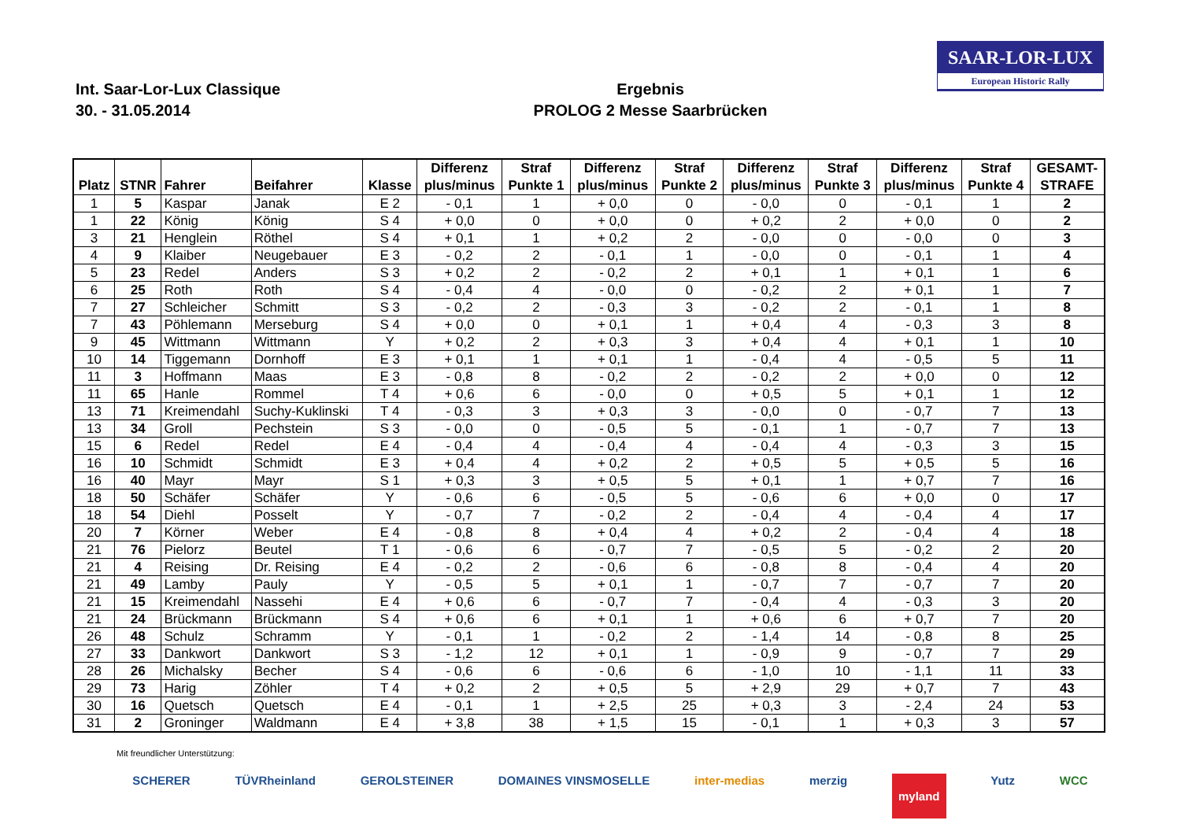SAAR-LOR-LUX
European Historic Rally
Int. Saar-Lor-Lux Classique
30. - 31.05.2014
Ergebnis
PROLOG 2 Messe Saarbrücken
| Platz | STNR | Fahrer | Beifahrer | Klasse | Differenz plus/minus | Straf Punkte 1 | Differenz plus/minus | Straf Punkte 2 | Differenz plus/minus | Straf Punkte 3 | Differenz plus/minus | Straf Punkte 4 | GESAMT- STRAFE |
| --- | --- | --- | --- | --- | --- | --- | --- | --- | --- | --- | --- | --- | --- |
| 1 | 5 | Kaspar | Janak | E 2 | - 0,1 | 1 | + 0,0 | 0 | - 0,0 | 0 | - 0,1 | 1 | 2 |
| 1 | 22 | König | König | S 4 | + 0,0 | 0 | + 0,0 | 0 | + 0,2 | 2 | + 0,0 | 0 | 2 |
| 3 | 21 | Henglein | Röthel | S 4 | + 0,1 | 1 | + 0,2 | 2 | - 0,0 | 0 | - 0,0 | 0 | 3 |
| 4 | 9 | Klaiber | Neugebauer | E 3 | - 0,2 | 2 | - 0,1 | 1 | - 0,0 | 0 | - 0,1 | 1 | 4 |
| 5 | 23 | Redel | Anders | S 3 | + 0,2 | 2 | - 0,2 | 2 | + 0,1 | 1 | + 0,1 | 1 | 6 |
| 6 | 25 | Roth | Roth | S 4 | - 0,4 | 4 | - 0,0 | 0 | - 0,2 | 2 | + 0,1 | 1 | 7 |
| 7 | 27 | Schleicher | Schmitt | S 3 | - 0,2 | 2 | - 0,3 | 3 | - 0,2 | 2 | - 0,1 | 1 | 8 |
| 7 | 43 | Pöhlemann | Merseburg | S 4 | + 0,0 | 0 | + 0,1 | 1 | + 0,4 | 4 | - 0,3 | 3 | 8 |
| 9 | 45 | Wittmann | Wittmann | Y | + 0,2 | 2 | + 0,3 | 3 | + 0,4 | 4 | + 0,1 | 1 | 10 |
| 10 | 14 | Tiggemann | Dornhoff | E 3 | + 0,1 | 1 | + 0,1 | 1 | - 0,4 | 4 | - 0,5 | 5 | 11 |
| 11 | 3 | Hoffmann | Maas | E 3 | - 0,8 | 8 | - 0,2 | 2 | - 0,2 | 2 | + 0,0 | 0 | 12 |
| 11 | 65 | Hanle | Rommel | T 4 | + 0,6 | 6 | - 0,0 | 0 | + 0,5 | 5 | + 0,1 | 1 | 12 |
| 13 | 71 | Kreimendahl | Suchy-Kuklinski | T 4 | - 0,3 | 3 | + 0,3 | 3 | - 0,0 | 0 | - 0,7 | 7 | 13 |
| 13 | 34 | Groll | Pechstein | S 3 | - 0,0 | 0 | - 0,5 | 5 | - 0,1 | 1 | - 0,7 | 7 | 13 |
| 15 | 6 | Redel | Redel | E 4 | - 0,4 | 4 | - 0,4 | 4 | - 0,4 | 4 | - 0,3 | 3 | 15 |
| 16 | 10 | Schmidt | Schmidt | E 3 | + 0,4 | 4 | + 0,2 | 2 | + 0,5 | 5 | + 0,5 | 5 | 16 |
| 16 | 40 | Mayr | Mayr | S 1 | + 0,3 | 3 | + 0,5 | 5 | + 0,1 | 1 | + 0,7 | 7 | 16 |
| 18 | 50 | Schäfer | Schäfer | Y | - 0,6 | 6 | - 0,5 | 5 | - 0,6 | 6 | + 0,0 | 0 | 17 |
| 18 | 54 | Diehl | Posselt | Y | - 0,7 | 7 | - 0,2 | 2 | - 0,4 | 4 | - 0,4 | 4 | 17 |
| 20 | 7 | Körner | Weber | E 4 | - 0,8 | 8 | + 0,4 | 4 | + 0,2 | 2 | - 0,4 | 4 | 18 |
| 21 | 76 | Pielorz | Beutel | T 1 | - 0,6 | 6 | - 0,7 | 7 | - 0,5 | 5 | - 0,2 | 2 | 20 |
| 21 | 4 | Reising | Dr. Reising | E 4 | - 0,2 | 2 | - 0,6 | 6 | - 0,8 | 8 | - 0,4 | 4 | 20 |
| 21 | 49 | Lamby | Pauly | Y | - 0,5 | 5 | + 0,1 | 1 | - 0,7 | 7 | - 0,7 | 7 | 20 |
| 21 | 15 | Kreimendahl | Nassehi | E 4 | + 0,6 | 6 | - 0,7 | 7 | - 0,4 | 4 | - 0,3 | 3 | 20 |
| 21 | 24 | Brückmann | Brückmann | S 4 | + 0,6 | 6 | + 0,1 | 1 | + 0,6 | 6 | + 0,7 | 7 | 20 |
| 26 | 48 | Schulz | Schramm | Y | - 0,1 | 1 | - 0,2 | 2 | - 1,4 | 14 | - 0,8 | 8 | 25 |
| 27 | 33 | Dankwort | Dankwort | S 3 | - 1,2 | 12 | + 0,1 | 1 | - 0,9 | 9 | - 0,7 | 7 | 29 |
| 28 | 26 | Michalsky | Becher | S 4 | - 0,6 | 6 | - 0,6 | 6 | - 1,0 | 10 | - 1,1 | 11 | 33 |
| 29 | 73 | Harig | Zöhler | T 4 | + 0,2 | 2 | + 0,5 | 5 | + 2,9 | 29 | + 0,7 | 7 | 43 |
| 30 | 16 | Quetsch | Quetsch | E 4 | - 0,1 | 1 | + 2,5 | 25 | + 0,3 | 3 | - 2,4 | 24 | 53 |
| 31 | 2 | Groninger | Waldmann | E 4 | + 3,8 | 38 | + 1,5 | 15 | - 0,1 | 1 | + 0,3 | 3 | 57 |
Mit freundlicher Unterstützung:
SCHERER TÜVRheinland GEROLSTEINER DOMAINES VINSMOSELLE inter-medias merzig myland Yutz WCC